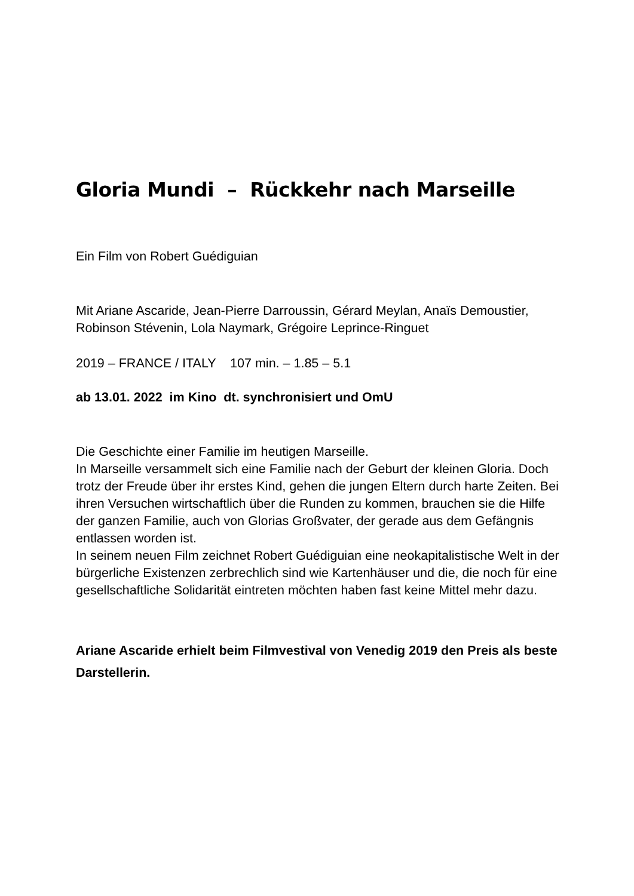Gloria Mundi – Rückkehr nach Marseille
Ein Film von Robert Guédiguian
Mit Ariane Ascaride, Jean-Pierre Darroussin, Gérard Meylan, Anaïs Demoustier, Robinson Stévenin, Lola Naymark, Grégoire Leprince-Ringuet
2019 – FRANCE / ITALY 107 min. – 1.85 – 5.1
ab 13.01. 2022 im Kino dt. synchronisiert und OmU
Die Geschichte einer Familie im heutigen Marseille.
In Marseille versammelt sich eine Familie nach der Geburt der kleinen Gloria. Doch trotz der Freude über ihr erstes Kind, gehen die jungen Eltern durch harte Zeiten. Bei ihren Versuchen wirtschaftlich über die Runden zu kommen, brauchen sie die Hilfe der ganzen Familie, auch von Glorias Großvater, der gerade aus dem Gefängnis entlassen worden ist.
In seinem neuen Film zeichnet Robert Guédiguian eine neokapitalistische Welt in der bürgerliche Existenzen zerbrechlich sind wie Kartenhäuser und die, die noch für eine gesellschaftliche Solidarität eintreten möchten haben fast keine Mittel mehr dazu.
Ariane Ascaride erhielt beim Filmvestival von Venedig 2019 den Preis als beste Darstellerin.